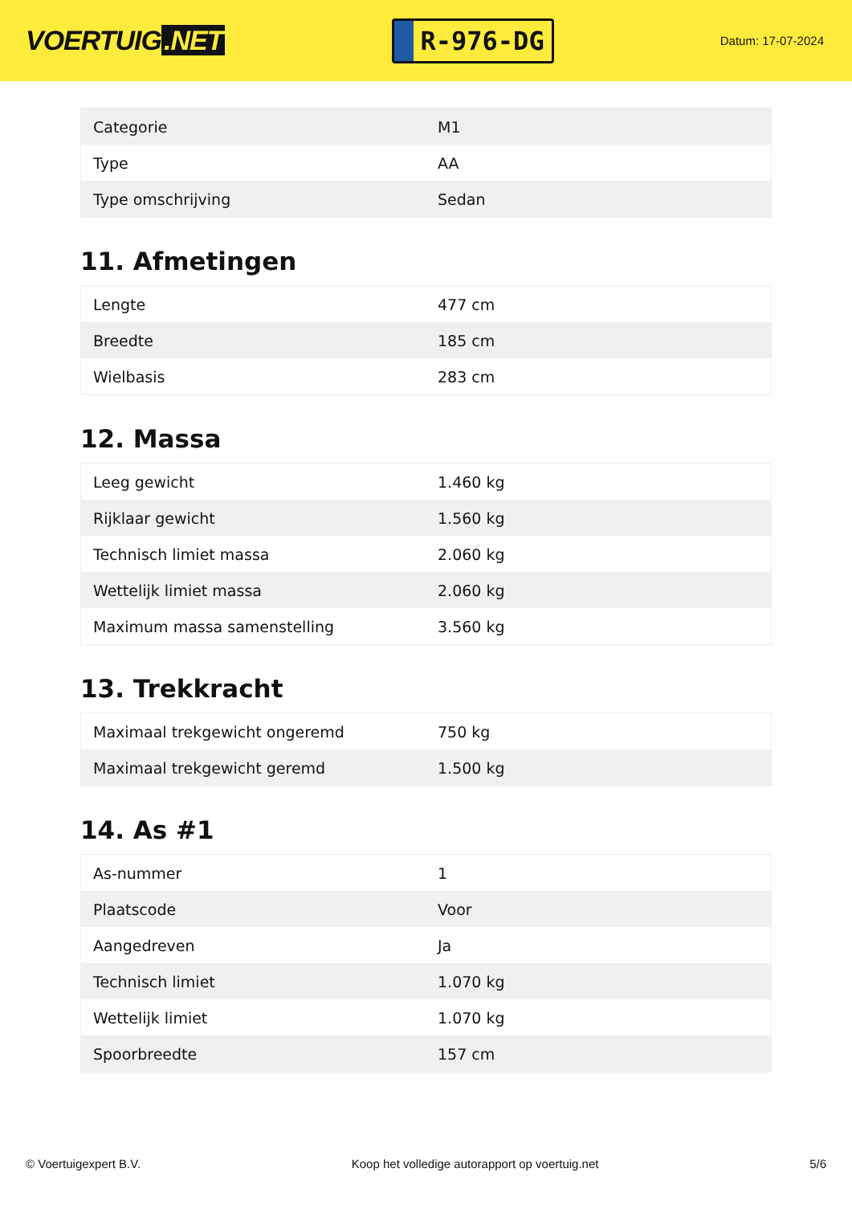VOERTUIG.NET
R-976-DG
Datum: 17-07-2024
| Categorie | M1 |
| Type | AA |
| Type omschrijving | Sedan |
11. Afmetingen
| Lengte | 477 cm |
| Breedte | 185 cm |
| Wielbasis | 283 cm |
12. Massa
| Leeg gewicht | 1.460 kg |
| Rijklaar gewicht | 1.560 kg |
| Technisch limiet massa | 2.060 kg |
| Wettelijk limiet massa | 2.060 kg |
| Maximum massa samenstelling | 3.560 kg |
13. Trekkracht
| Maximaal trekgewicht ongeremd | 750 kg |
| Maximaal trekgewicht geremd | 1.500 kg |
14. As #1
| As-nummer | 1 |
| Plaatscode | Voor |
| Aangedreven | Ja |
| Technisch limiet | 1.070 kg |
| Wettelijk limiet | 1.070 kg |
| Spoorbreedte | 157 cm |
© Voertuigexpert B.V. Koop het volledige autorapport op voertuig.net 5/6